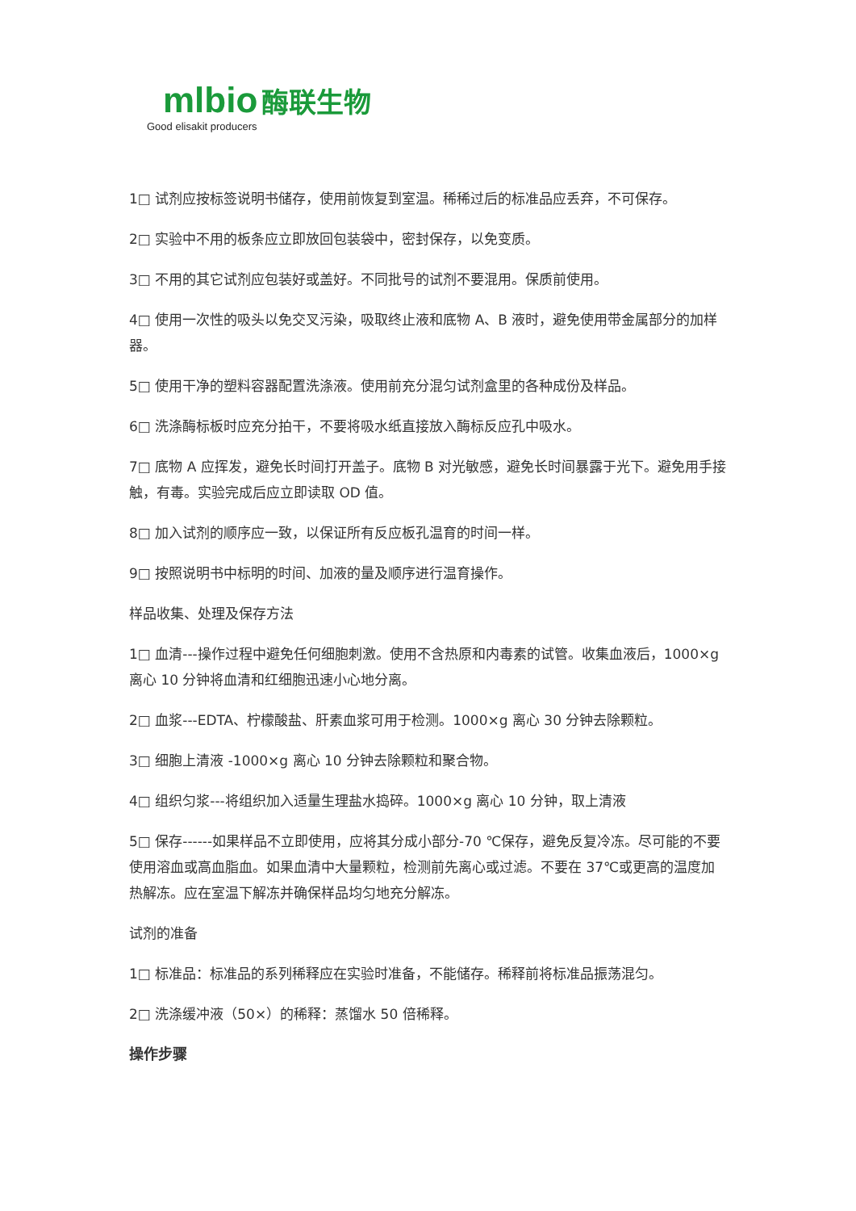mlbio 酶联生物
Good elisakit producers
1□ 试剂应按标签说明书储存，使用前恢复到室温。稀稀过后的标准品应丢弃，不可保存。
2□ 实验中不用的板条应立即放回包装袋中，密封保存，以免变质。
3□ 不用的其它试剂应包装好或盖好。不同批号的试剂不要混用。保质前使用。
4□ 使用一次性的吸头以免交叉污染，吸取终止液和底物 A、B 液时，避免使用带金属部分的加样器。
5□ 使用干净的塑料容器配置洗涤液。使用前充分混匀试剂盒里的各种成份及样品。
6□ 洗涤酶标板时应充分拍干，不要将吸水纸直接放入酶标反应孔中吸水。
7□ 底物 A 应挥发，避免长时间打开盖子。底物 B 对光敏感，避免长时间暴露于光下。避免用手接触，有毒。实验完成后应立即读取 OD 值。
8□ 加入试剂的顺序应一致，以保证所有反应板孔温育的时间一样。
9□ 按照说明书中标明的时间、加液的量及顺序进行温育操作。
样品收集、处理及保存方法
1□ 血清---操作过程中避免任何细胞刺激。使用不含热原和内毒素的试管。收集血液后，1000×g 离心 10 分钟将血清和红细胞迅速小心地分离。
2□ 血浆---EDTA、柠檬酸盐、肝素血浆可用于检测。1000×g 离心 30 分钟去除颗粒。
3□ 细胞上清液 -1000×g 离心 10 分钟去除颗粒和聚合物。
4□ 组织匀浆---将组织加入适量生理盐水捣碎。1000×g 离心 10 分钟，取上清液
5□ 保存------如果样品不立即使用，应将其分成小部分-70 ℃保存，避免反复冷冻。尽可能的不要使用溶血或高血脂血。如果血清中大量颗粒，检测前先离心或过滤。不要在 37℃或更高的温度加热解冻。应在室温下解冻并确保样品均匀地充分解冻。
试剂的准备
1□ 标准品：标准品的系列稀释应在实验时准备，不能储存。稀释前将标准品振荡混匀。
2□ 洗涤缓冲液（50×）的稀释：蒸馏水 50 倍稀释。
操作步骤